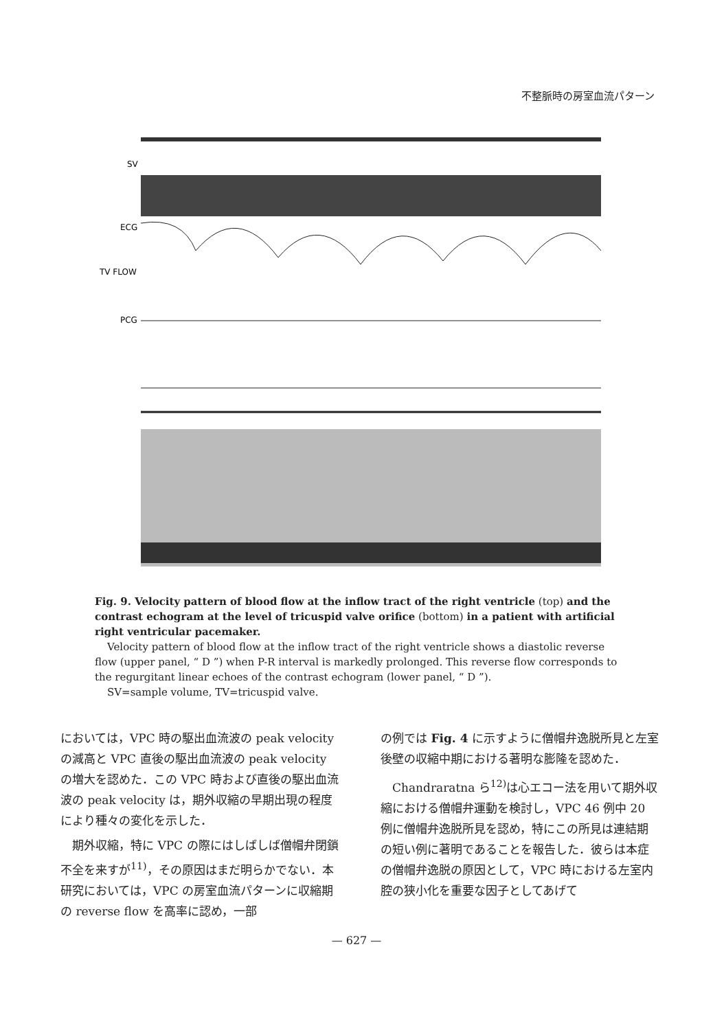不整脈時の房室血流パターン
SV
ECG
TV FLOW
PCG
Fig. 9. Velocity pattern of blood flow at the inflow tract of the right ventricle (top) and the contrast echogram at the level of tricuspid valve orifice (bottom) in a patient with artificial right ventricular pacemaker.
Velocity pattern of blood flow at the inflow tract of the right ventricle shows a diastolic reverse flow (upper panel, “ D ”) when P-R interval is markedly prolonged. This reverse flow corresponds to the regurgitant linear echoes of the contrast echogram (lower panel, “ D ”).
SV=sample volume, TV=tricuspid valve.
においては，VPC 時の駆出血流波の peak velocity の減高と VPC 直後の駆出血流波の peak velocity の増大を認めた．この VPC 時および直後の駆出血流波の peak velocity は，期外収縮の早期出現の程度により種々の変化を示した．
期外収縮，特に VPC の際にはしばしば僧帽弁閉鎖不全を来すが<sup>11)</sup>，その原因はまだ明らかでない．本研究においては，VPC の房室血流パターンに収縮期の reverse flow を高率に認め，一部
の例では Fig. 4 に示すように僧帽弁逸脱所見と左室後壁の収縮中期における著明な膨隆を認めた．
Chandraratna ら<sup>12)</sup>は心エコー法を用いて期外収縮における僧帽弁運動を検討し，VPC 46 例中 20 例に僧帽弁逸脱所見を認め，特にこの所見は連結期の短い例に著明であることを報告した．彼らは本症の僧帽弁逸脱の原因として，VPC 時における左室内腔の狭小化を重要な因子としてあげて
— 627 —